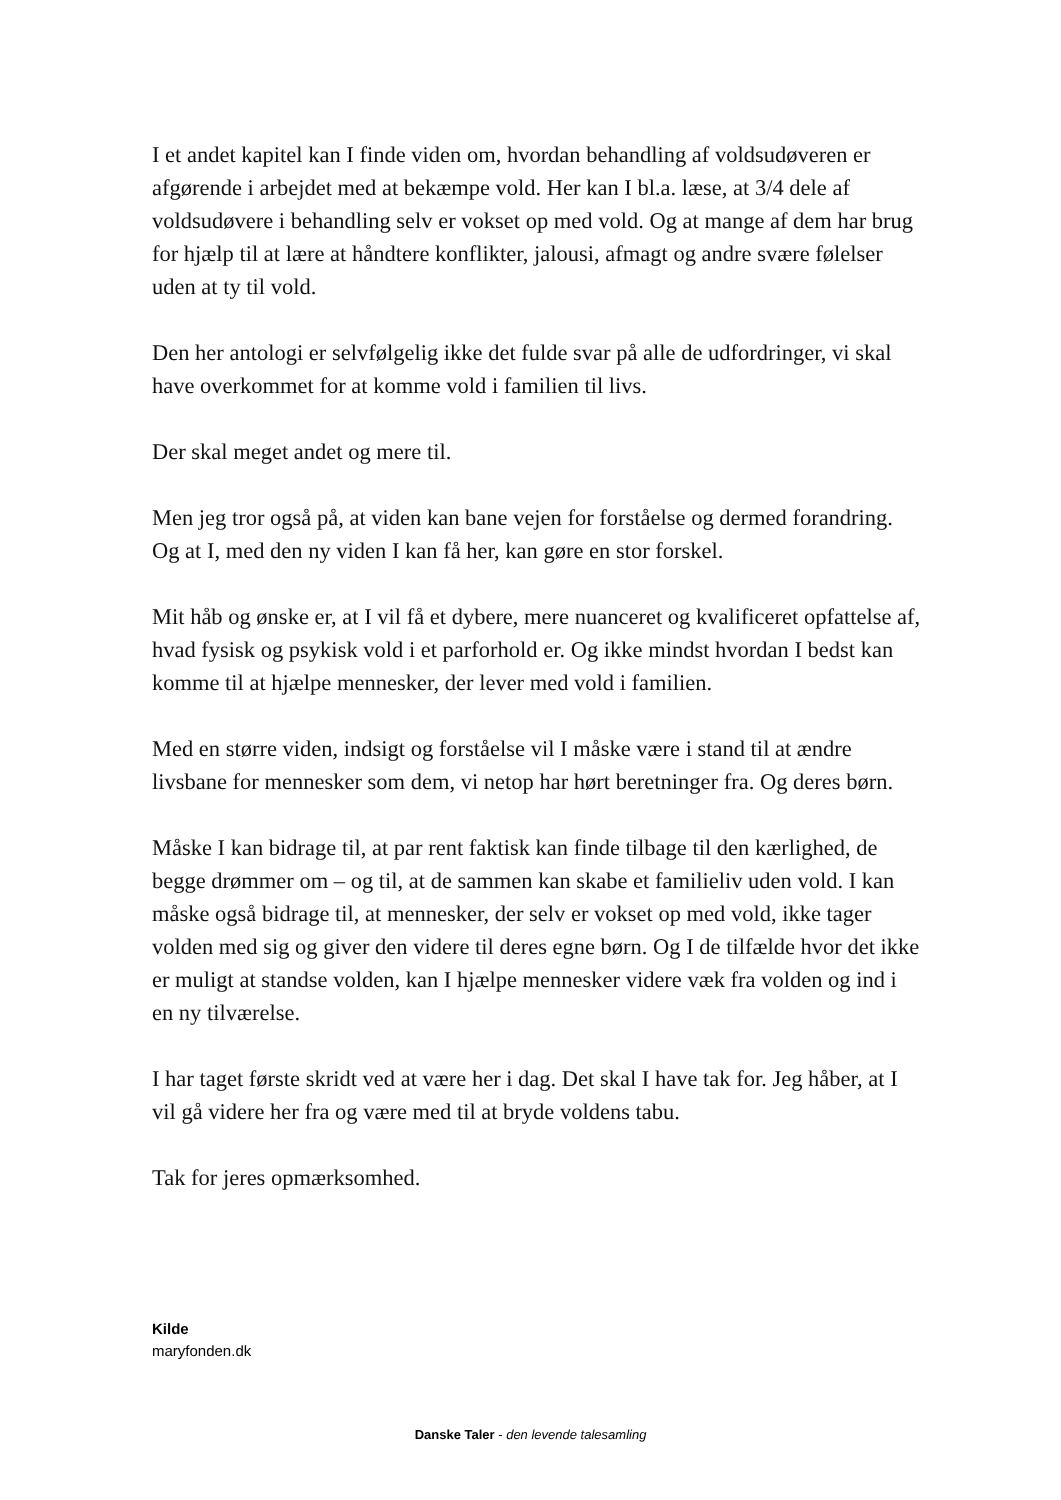I et andet kapitel kan I finde viden om, hvordan behandling af voldsudøveren er afgørende i arbejdet med at bekæmpe vold. Her kan I bl.a. læse, at 3/4 dele af voldsudøvere i behandling selv er vokset op med vold. Og at mange af dem har brug for hjælp til at lære at håndtere konflikter, jalousi, afmagt og andre svære følelser uden at ty til vold.
Den her antologi er selvfølgelig ikke det fulde svar på alle de udfordringer, vi skal have overkommet for at komme vold i familien til livs.
Der skal meget andet og mere til.
Men jeg tror også på, at viden kan bane vejen for forståelse og dermed forandring. Og at I, med den ny viden I kan få her, kan gøre en stor forskel.
Mit håb og ønske er, at I vil få et dybere, mere nuanceret og kvalificeret opfattelse af, hvad fysisk og psykisk vold i et parforhold er. Og ikke mindst hvordan I bedst kan komme til at hjælpe mennesker, der lever med vold i familien.
Med en større viden, indsigt og forståelse vil I måske være i stand til at ændre livsbane for mennesker som dem, vi netop har hørt beretninger fra. Og deres børn.
Måske I kan bidrage til, at par rent faktisk kan finde tilbage til den kærlighed, de begge drømmer om – og til, at de sammen kan skabe et familieliv uden vold. I kan måske også bidrage til, at mennesker, der selv er vokset op med vold, ikke tager volden med sig og giver den videre til deres egne børn. Og I de tilfælde hvor det ikke er muligt at standse volden, kan I hjælpe mennesker videre væk fra volden og ind i en ny tilværelse.
I har taget første skridt ved at være her i dag. Det skal I have tak for. Jeg håber, at I vil gå videre her fra og være med til at bryde voldens tabu.
Tak for jeres opmærksomhed.
Kilde
maryfonden.dk
Danske Taler - den levende talesamling